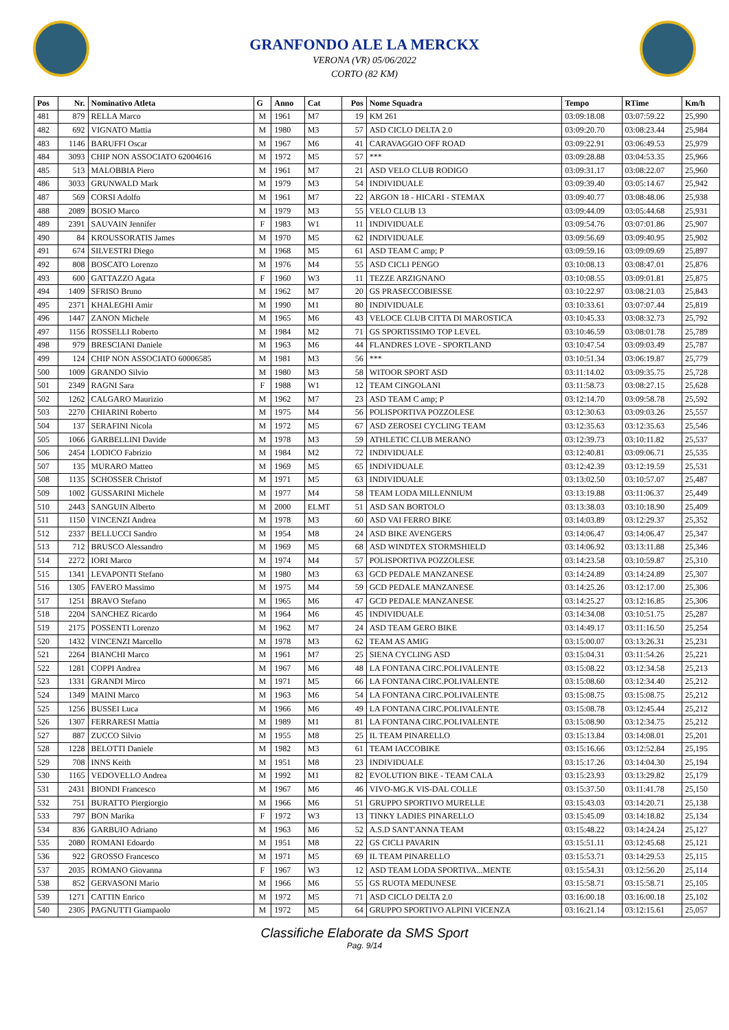GRANFONDO ALE LA MERCKX
VERONA (VR) 05/06/2022
CORTO (82 KM)
| Pos | Nr. | Nominativo Atleta | G | Anno | Cat | Pos | Nome Squadra | Tempo | RTime | Km/h |
| --- | --- | --- | --- | --- | --- | --- | --- | --- | --- | --- |
| 481 | 879 | RELLA Marco | M | 1961 | M7 | 19 | KM 261 | 03:09:18.08 | 03:07:59.22 | 25,990 |
| 482 | 692 | VIGNATO Mattia | M | 1980 | M3 | 57 | ASD CICLO DELTA 2.0 | 03:09:20.70 | 03:08:23.44 | 25,984 |
| 483 | 1146 | BARUFFI Oscar | M | 1967 | M6 | 41 | CARAVAGGIO OFF ROAD | 03:09:22.91 | 03:06:49.53 | 25,979 |
| 484 | 3093 | CHIP NON ASSOCIATO 62004616 | M | 1972 | M5 | 57 | *** | 03:09:28.88 | 03:04:53.35 | 25,966 |
| 485 | 513 | MALOBBIA Piero | M | 1961 | M7 | 21 | ASD VELO CLUB RODIGO | 03:09:31.17 | 03:08:22.07 | 25,960 |
| 486 | 3033 | GRUNWALD Mark | M | 1979 | M3 | 54 | INDIVIDUALE | 03:09:39.40 | 03:05:14.67 | 25,942 |
| 487 | 569 | CORSI Adolfo | M | 1961 | M7 | 22 | ARGON 18 - HICARI - STEMAX | 03:09:40.77 | 03:08:48.06 | 25,938 |
| 488 | 2089 | BOSIO Marco | M | 1979 | M3 | 55 | VELO CLUB 13 | 03:09:44.09 | 03:05:44.68 | 25,931 |
| 489 | 2391 | SAUVAIN Jennifer | F | 1983 | W1 | 11 | INDIVIDUALE | 03:09:54.76 | 03:07:01.86 | 25,907 |
| 490 | 84 | KROUSSORATIS James | M | 1970 | M5 | 62 | INDIVIDUALE | 03:09:56.69 | 03:09:40.95 | 25,902 |
| 491 | 674 | SILVESTRI Diego | M | 1968 | M5 | 61 | ASD TEAM C amp; P | 03:09:59.16 | 03:09:09.69 | 25,897 |
| 492 | 808 | BOSCATO Lorenzo | M | 1976 | M4 | 55 | ASD CICLI PENGO | 03:10:08.13 | 03:08:47.01 | 25,876 |
| 493 | 600 | GATTAZZO Agata | F | 1960 | W3 | 11 | TEZZE ARZIGNANO | 03:10:08.55 | 03:09:01.81 | 25,875 |
| 494 | 1409 | SFRISO Bruno | M | 1962 | M7 | 20 | GS PRASECCOBIESSE | 03:10:22.97 | 03:08:21.03 | 25,843 |
| 495 | 2371 | KHALEGHI Amir | M | 1990 | M1 | 80 | INDIVIDUALE | 03:10:33.61 | 03:07:07.44 | 25,819 |
| 496 | 1447 | ZANON Michele | M | 1965 | M6 | 43 | VELOCE CLUB CITTA DI MAROSTICA | 03:10:45.33 | 03:08:32.73 | 25,792 |
| 497 | 1156 | ROSSELLI Roberto | M | 1984 | M2 | 71 | GS SPORTISSIMO TOP LEVEL | 03:10:46.59 | 03:08:01.78 | 25,789 |
| 498 | 979 | BRESCIANI Daniele | M | 1963 | M6 | 44 | FLANDRES LOVE - SPORTLAND | 03:10:47.54 | 03:09:03.49 | 25,787 |
| 499 | 124 | CHIP NON ASSOCIATO 60006585 | M | 1981 | M3 | 56 | *** | 03:10:51.34 | 03:06:19.87 | 25,779 |
| 500 | 1009 | GRANDO Silvio | M | 1980 | M3 | 58 | WITOOR SPORT ASD | 03:11:14.02 | 03:09:35.75 | 25,728 |
| 501 | 2349 | RAGNI Sara | F | 1988 | W1 | 12 | TEAM CINGOLANI | 03:11:58.73 | 03:08:27.15 | 25,628 |
| 502 | 1262 | CALGARO Maurizio | M | 1962 | M7 | 23 | ASD TEAM C amp; P | 03:12:14.70 | 03:09:58.78 | 25,592 |
| 503 | 2270 | CHIARINI Roberto | M | 1975 | M4 | 56 | POLISPORTIVA POZZOLESE | 03:12:30.63 | 03:09:03.26 | 25,557 |
| 504 | 137 | SERAFINI Nicola | M | 1972 | M5 | 67 | ASD ZEROSEI CYCLING TEAM | 03:12:35.63 | 03:12:35.63 | 25,546 |
| 505 | 1066 | GARBELLINI Davide | M | 1978 | M3 | 59 | ATHLETIC CLUB MERANO | 03:12:39.73 | 03:10:11.82 | 25,537 |
| 506 | 2454 | LODICO Fabrizio | M | 1984 | M2 | 72 | INDIVIDUALE | 03:12:40.81 | 03:09:06.71 | 25,535 |
| 507 | 135 | MURARO Matteo | M | 1969 | M5 | 65 | INDIVIDUALE | 03:12:42.39 | 03:12:19.59 | 25,531 |
| 508 | 1135 | SCHOSSER Christof | M | 1971 | M5 | 63 | INDIVIDUALE | 03:13:02.50 | 03:10:57.07 | 25,487 |
| 509 | 1002 | GUSSARINI Michele | M | 1977 | M4 | 58 | TEAM LODA MILLENNIUM | 03:13:19.88 | 03:11:06.37 | 25,449 |
| 510 | 2443 | SANGUIN Alberto | M | 2000 | ELMT | 51 | ASD SAN BORTOLO | 03:13:38.03 | 03:10:18.90 | 25,409 |
| 511 | 1150 | VINCENZI Andrea | M | 1978 | M3 | 60 | ASD VAI FERRO BIKE | 03:14:03.89 | 03:12:29.37 | 25,352 |
| 512 | 2337 | BELLUCCI Sandro | M | 1954 | M8 | 24 | ASD BIKE AVENGERS | 03:14:06.47 | 03:14:06.47 | 25,347 |
| 513 | 712 | BRUSCO Alessandro | M | 1969 | M5 | 68 | ASD WINDTEX STORMSHIELD | 03:14:06.92 | 03:13:11.88 | 25,346 |
| 514 | 2272 | IORI Marco | M | 1974 | M4 | 57 | POLISPORTIVA POZZOLESE | 03:14:23.58 | 03:10:59.87 | 25,310 |
| 515 | 1341 | LEVAPONTI Stefano | M | 1980 | M3 | 63 | GCD PEDALE MANZANESE | 03:14:24.89 | 03:14:24.89 | 25,307 |
| 516 | 1305 | FAVERO Massimo | M | 1975 | M4 | 59 | GCD PEDALE MANZANESE | 03:14:25.26 | 03:12:17.00 | 25,306 |
| 517 | 1251 | BRAVO Stefano | M | 1965 | M6 | 47 | GCD PEDALE MANZANESE | 03:14:25.27 | 03:12:16.85 | 25,306 |
| 518 | 2204 | SANCHEZ Ricardo | M | 1964 | M6 | 45 | INDIVIDUALE | 03:14:34.08 | 03:10:51.75 | 25,287 |
| 519 | 2175 | POSSENTI Lorenzo | M | 1962 | M7 | 24 | ASD TEAM GERO BIKE | 03:14:49.17 | 03:11:16.50 | 25,254 |
| 520 | 1432 | VINCENZI Marcello | M | 1978 | M3 | 62 | TEAM AS AMIG | 03:15:00.07 | 03:13:26.31 | 25,231 |
| 521 | 2264 | BIANCHI Marco | M | 1961 | M7 | 25 | SIENA CYCLING ASD | 03:15:04.31 | 03:11:54.26 | 25,221 |
| 522 | 1281 | COPPI Andrea | M | 1967 | M6 | 48 | LA FONTANA CIRC.POLIVALENTE | 03:15:08.22 | 03:12:34.58 | 25,213 |
| 523 | 1331 | GRANDI Mirco | M | 1971 | M5 | 66 | LA FONTANA CIRC.POLIVALENTE | 03:15:08.60 | 03:12:34.40 | 25,212 |
| 524 | 1349 | MAINI Marco | M | 1963 | M6 | 54 | LA FONTANA CIRC.POLIVALENTE | 03:15:08.75 | 03:15:08.75 | 25,212 |
| 525 | 1256 | BUSSEI Luca | M | 1966 | M6 | 49 | LA FONTANA CIRC.POLIVALENTE | 03:15:08.78 | 03:12:45.44 | 25,212 |
| 526 | 1307 | FERRARESI Mattia | M | 1989 | M1 | 81 | LA FONTANA CIRC.POLIVALENTE | 03:15:08.90 | 03:12:34.75 | 25,212 |
| 527 | 887 | ZUCCO Silvio | M | 1955 | M8 | 25 | IL TEAM PINARELLO | 03:15:13.84 | 03:14:08.01 | 25,201 |
| 528 | 1228 | BELOTTI Daniele | M | 1982 | M3 | 61 | TEAM IACCOBIKE | 03:15:16.66 | 03:12:52.84 | 25,195 |
| 529 | 708 | INNS Keith | M | 1951 | M8 | 23 | INDIVIDUALE | 03:15:17.26 | 03:14:04.30 | 25,194 |
| 530 | 1165 | VEDOVELLO Andrea | M | 1992 | M1 | 82 | EVOLUTION BIKE - TEAM CALA | 03:15:23.93 | 03:13:29.82 | 25,179 |
| 531 | 2431 | BIONDI Francesco | M | 1967 | M6 | 46 | VIVO-MG.K VIS-DAL COLLE | 03:15:37.50 | 03:11:41.78 | 25,150 |
| 532 | 751 | BURATTO Piergiorgio | M | 1966 | M6 | 51 | GRUPPO SPORTIVO MURELLE | 03:15:43.03 | 03:14:20.71 | 25,138 |
| 533 | 797 | BON Marika | F | 1972 | W3 | 13 | TINKY LADIES PINARELLO | 03:15:45.09 | 03:14:18.82 | 25,134 |
| 534 | 836 | GARBUIO Adriano | M | 1963 | M6 | 52 | A.S.D SANT'ANNA TEAM | 03:15:48.22 | 03:14:24.24 | 25,127 |
| 535 | 2080 | ROMANI Edoardo | M | 1951 | M8 | 22 | GS CICLI PAVARIN | 03:15:51.11 | 03:12:45.68 | 25,121 |
| 536 | 922 | GROSSO Francesco | M | 1971 | M5 | 69 | IL TEAM PINARELLO | 03:15:53.71 | 03:14:29.53 | 25,115 |
| 537 | 2035 | ROMANO Giovanna | F | 1967 | W3 | 12 | ASD TEAM LODA SPORTIVA...MENTE | 03:15:54.31 | 03:12:56.20 | 25,114 |
| 538 | 852 | GERVASONI Mario | M | 1966 | M6 | 55 | GS RUOTA MEDUNESE | 03:15:58.71 | 03:15:58.71 | 25,105 |
| 539 | 1271 | CATTIN Enrico | M | 1972 | M5 | 71 | ASD CICLO DELTA 2.0 | 03:16:00.18 | 03:16:00.18 | 25,102 |
| 540 | 2305 | PAGNUTTI Giampaolo | M | 1972 | M5 | 64 | GRUPPO SPORTIVO ALPINI VICENZA | 03:16:21.14 | 03:12:15.61 | 25,057 |
Classifiche Elaborate da SMS Sport
Pag. 9/14